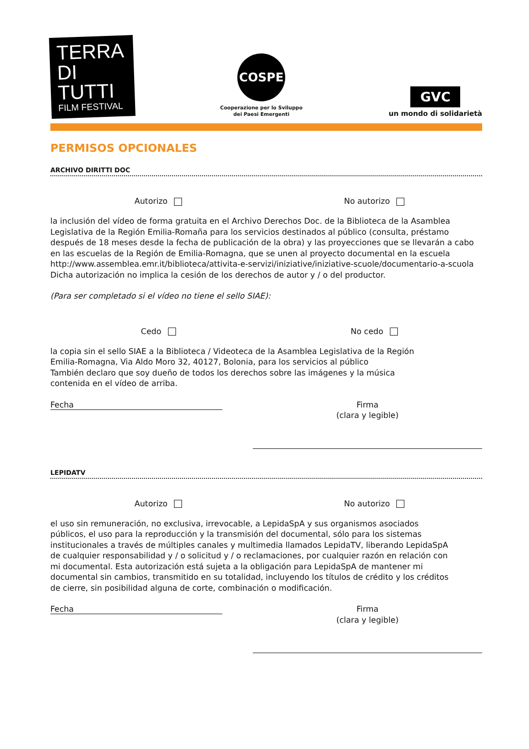TERRA
DI TUTTI
FILM FESTIVAL
COSPE
Cooperazione per lo Sviluppo
dei Paesi Emergenti
GVC
un mondo di solidarietà
PERMISOS OPCIONALES
ARCHIVO DIRITTI DOC
Autorizo No autorizo
la inclusión del vídeo de forma gratuita en el Archivo Derechos Doc. de la Biblioteca de la Asamblea Legislativa de la Región Emilia-Romaña para los servicios destinados al público (consulta, préstamo después de 18 meses desde la fecha de publicación de la obra) y las proyecciones que se llevarán a cabo en las escuelas de la Región de Emilia-Romagna, que se unen al proyecto documental en la escuela http://www.assemblea.emr.it/biblioteca/attivita-e-servizi/iniziative/iniziative-scuole/documentario-a-scuola Dicha autorización no implica la cesión de los derechos de autor y / o del productor.
(Para ser completado si el vídeo no tiene el sello SIAE):
Cedo No cedo
la copia sin el sello SIAE a la Biblioteca / Videoteca de la Asamblea Legislativa de la Región Emilia-Romagna, Via Aldo Moro 32, 40127, Bolonia, para los servicios al público
También declaro que soy dueño de todos los derechos sobre las imágenes y la música contenida en el vídeo de arriba.
Fecha
Firma
(clara y legible)
LEPIDATV
Autorizo No autorizo
el uso sin remuneración, no exclusiva, irrevocable, a LepidaSpA y sus organismos asociados públicos, el uso para la reproducción y la transmisión del documental, sólo para los sistemas institucionales a través de múltiples canales y multimedia llamados LepidaTV, liberando LepidaSpA de cualquier responsabilidad y / o solicitud y / o reclamaciones, por cualquier razón en relación con mi documental. Esta autorización está sujeta a la obligación para LepidaSpA de mantener mi documental sin cambios, transmitido en su totalidad, incluyendo los títulos de crédito y los créditos de cierre, sin posibilidad alguna de corte, combinación o modificación.
Fecha
Firma
(clara y legible)